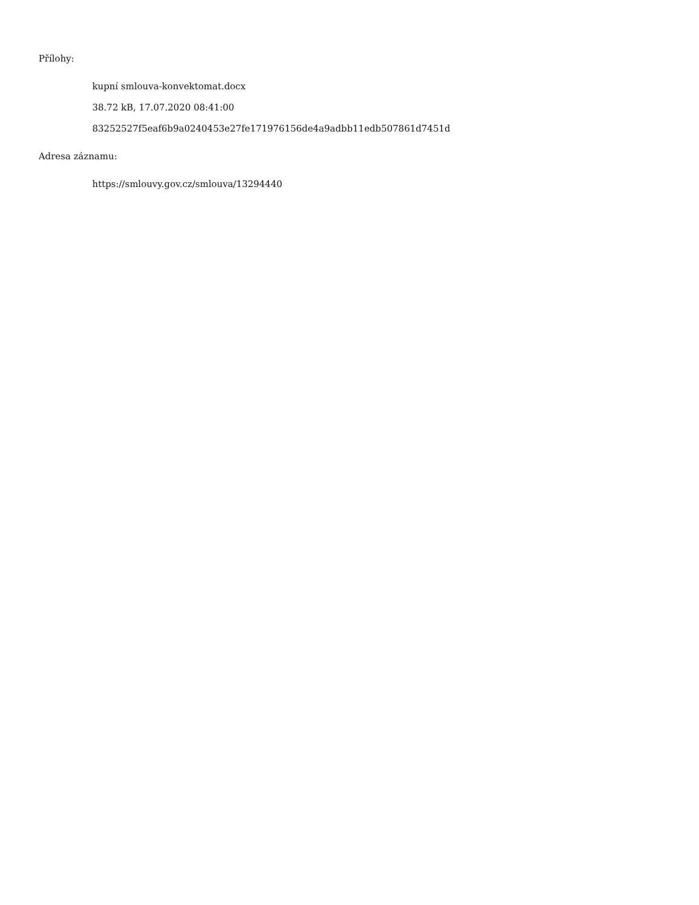Přílohy:
kupní smlouva-konvektomat.docx
38.72 kB, 17.07.2020 08:41:00
83252527f5eaf6b9a0240453e27fe171976156de4a9adbb11edb507861d7451d
Adresa záznamu:
https://smlouvy.gov.cz/smlouva/13294440